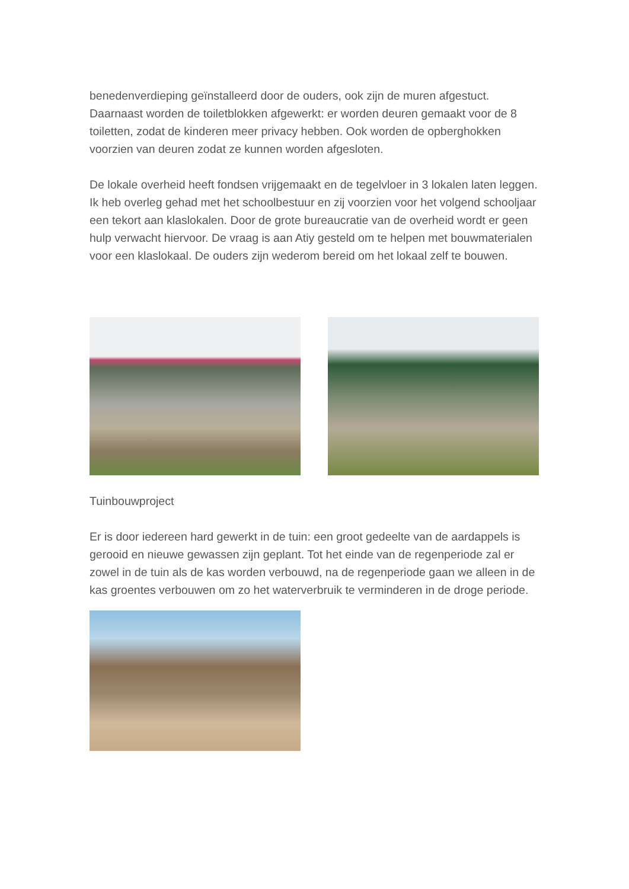benedenverdieping geïnstalleerd door de ouders, ook zijn de muren afgestuct. Daarnaast worden de toiletblokken afgewerkt: er worden deuren gemaakt voor de 8 toiletten, zodat de kinderen meer privacy hebben. Ook worden de opberghokken voorzien van deuren zodat ze kunnen worden afgesloten.
De lokale overheid heeft fondsen vrijgemaakt en de tegelvloer in 3 lokalen laten leggen.
Ik heb overleg gehad met het schoolbestuur en zij voorzien voor het volgend schooljaar een tekort aan klaslokalen. Door de grote bureaucratie van de overheid wordt er geen hulp verwacht hiervoor. De vraag is aan Atiy gesteld om te helpen met bouwmaterialen voor een klaslokaal. De ouders zijn wederom bereid om het lokaal zelf te bouwen.
Tuinbouwproject
Er is door iedereen hard gewerkt in de tuin: een groot gedeelte van de aardappels is gerooid en nieuwe gewassen zijn geplant. Tot het einde van de regenperiode zal er zowel in de tuin als de kas worden verbouwd, na de regenperiode gaan we alleen in de kas groentes verbouwen om zo het waterverbruik te verminderen in de droge periode.